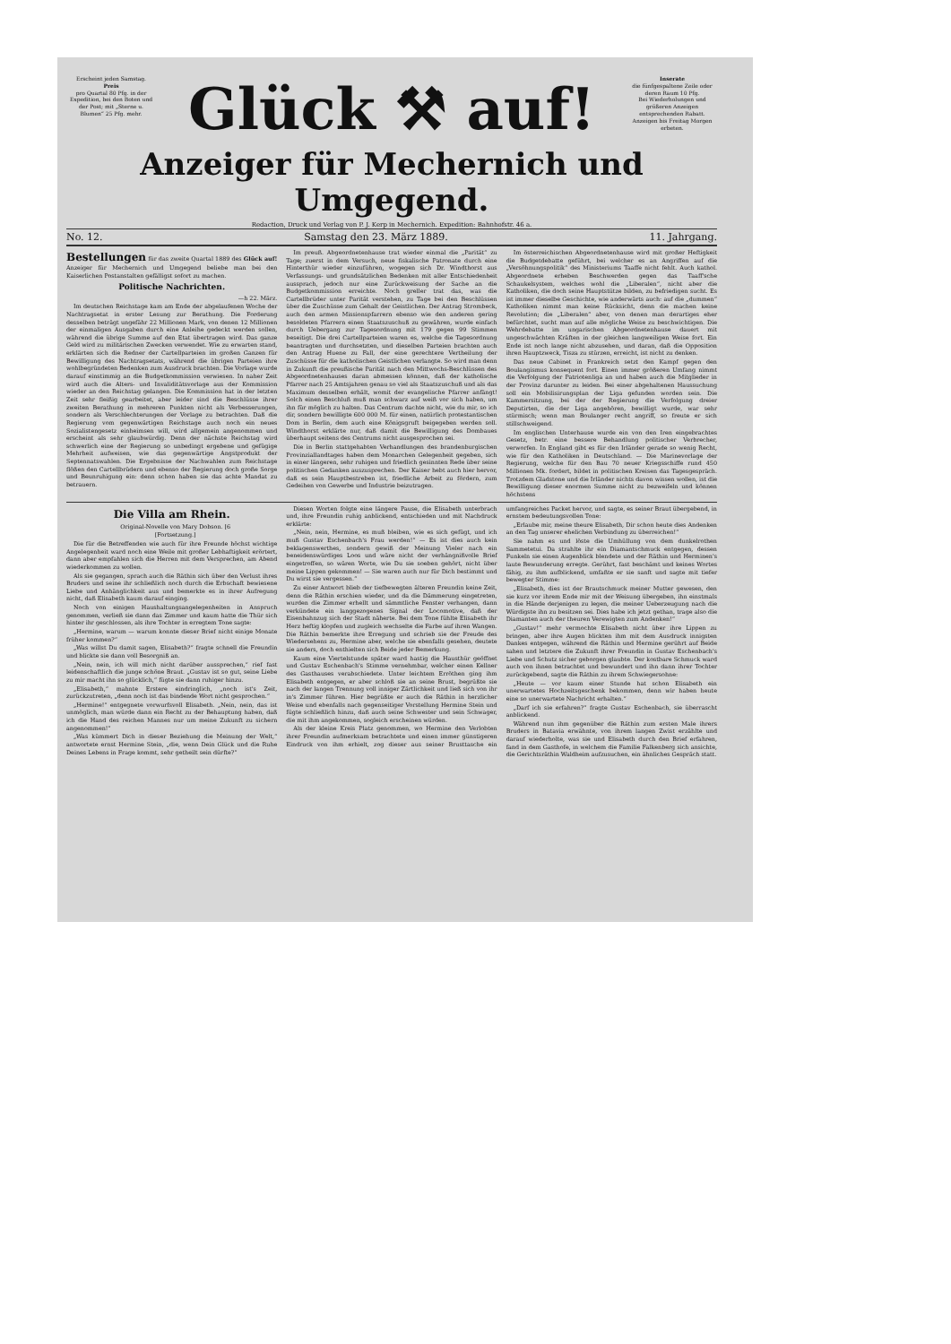Erscheint jeden Samstag.
Preis
pro Quartal 80 Pfg. in der Expedition, bei den Boten und der Post; mit „Sterne u. Blumen“ 25 Pfg. mehr.
Glück ⚒ auf!
Inserate
die fünfgespaltene Zeile oder deren Raum 10 Pfg.
Bei Wiederholungen und größeren Anzeigen entsprechenden Rabatt. Anzeigen bis Freitag Morgen erbeten.
Anzeiger für Mechernich und Umgegend.
Redaction, Druck und Verlag von P. J. Kerp in Mechernich. Expedition: Bahnhofstr. 46 a.
No. 12. Samstag den 23. März 1889. 11. Jahrgang.
Bestellungen
für das zweite Quartal 1889 des Glück auf! Anzeiger für Mechernich und Umgegend beliebe man bei den Kaiserlichen Postanstalten gefälligst sofort zu machen.
Politische Nachrichten.
—h 22. März.
Im deutschen Reichstage kam am Ende der abgelaufenen Woche der Nachtragsetat in erster Lesung zur Berathung. Die Forderung desselben beträgt ungefähr 22 Millionen Mark, von denen 12 Millionen der einmaligen Ausgaben durch eine Anleihe gedeckt werden sollen, während die übrige Summe auf den Etat übertragen wird. Das ganze Geld wird zu militärischen Zwecken verwendet. Wie zu erwarten stand, erklärten sich die Redner der Cartellparteien im großen Ganzen für Bewilligung des Nachtragsetats, während die übrigen Parteien ihre wohlbegründeten Bedenken zum Ausdruck brachten. Die Vorlage wurde darauf einstimmig an die Budgetkommission verwiesen. In naher Zeit wird auch die Alters- und Invaliditätsvorlage aus der Kommission wieder an den Reichstag gelangen. Die Kommission hat in der letzten Zeit sehr fleißig gearbeitet, aber leider sind die Beschlüsse ihrer zweiten Berathung in mehreren Punkten nicht als Verbesserungen, sondern als Verschlechterungen der Vorlage zu betrachten. Daß die Regierung vom gegenwärtigen Reichstage auch noch ein neues Sozialistengesetz einheimsen will, wird allgemein angenommen und erscheint als sehr glaubwürdig. Denn der nächste Reichstag wird schwerlich eine der Regierung so unbedingt ergebene und gefügige Mehrheit aufweisen, wie das gegenwärtige Angstprodukt der Septennatswahlen. Die Ergebnisse der Nachwahlen zum Reichstage flößen den Cartellbrüdern und ebenso der Regierung doch große Sorge und Beunruhigung ein: denn schon haben sie das achte Mandat zu betrauern.
Im preuß. Abgeordnetenhause trat wieder einmal die „Parität“ zu Tage; zuerst in dem Versuch, neue fiskalische Patronate durch eine Hinterthür wieder einzuführen, wogegen sich Dr. Windthorst aus Verfassungs- und grundsätzlichen Bedenken mit aller Entschiedenheit aussprach, jedoch nur eine Zurückweisung der Sache an die Budgetkommission erreichte. Noch greller trat das, was die Cartellbrüder unter Parität verstehen, zu Tage bei den Beschlüssen über die Zuschüsse zum Gehalt der Geistlichen. Der Antrag Strombeck, auch den armen Missionspfarrern ebenso wie den anderen gering besoldeten Pfarrern einen Staatszuschuß zu gewähren, wurde einfach durch Uebergang zur Tagesordnung mit 179 gegen 99 Stimmen beseitigt. Die drei Cartellparteien waren es, welche die Tagesordnung beantragten und durchsetzten, und dieselben Parteien brachten auch den Antrag Huene zu Fall, der eine gerechtere Vertheilung der Zuschüsse für die katholischen Geistlichen verlangte. So wird man denn in Zukunft die preußische Parität nach den Mittwochs-Beschlüssen des Abgeordnetenhauses daran abmessen können, daß der katholische Pfarrer nach 25 Amtsjahren genau so viel als Staatszuschuß und als das Maximum desselben erhält, womit der evangelische Pfarrer anfängt! Solch einen Beschluß muß man schwarz auf weiß vor sich haben, um ihn für möglich zu halten. Das Centrum dachte nicht, wie du mir, so ich dir, sondern bewilligte 600 000 M. für einen, natürlich protestantischen Dom in Berlin, dem auch eine Königsgruft beigegeben werden soll. Windthorst erklärte nur, daß damit die Bewilligung des Dombaues überhaupt seitens des Centrums nicht ausgesprochen sei.
Die in Berlin stattgehabten Verhandlungen des brandenburgischen Provinziallandtages haben dem Monarchen Gelegenheit gegeben, sich in einer längeren, sehr ruhigen und friedlich gesinnten Rede über seine politischen Gedanken auszusprechen. Der Kaiser hebt auch hier hervor, daß es sein Hauptbestreben ist, friedliche Arbeit zu fördern, zum Gedeihen von Gewerbe und Industrie beizutragen.
Im österreichischen Abgeordnetenhause wird mit großer Heftigkeit die Budgetdebatte geführt, bei welcher es an Angriffen auf die „Versöhnungspolitik“ des Ministeriums Taaffe nicht fehlt. Auch kathol. Abgeordnete erheben Beschwerden gegen das Taaff'sche Schaukelsystem, welches wohl die „Liberalen“, nicht aber die Katholiken, die doch seine Hauptstütze bilden, zu befriedigen sucht. Es ist immer dieselbe Geschichte, wie anderwärts auch: auf die „dummen“ Katholiken nimmt man keine Rücksicht, denn die machen keine Revolution; die „Liberalen“ aber, von denen man derartiges eher befürchtet, sucht man auf alle mögliche Weise zu beschwichtigen. Die Wehrdebatte im ungarischen Abgeordnetenhause dauert mit ungeschwächten Kräften in der gleichen langweiligen Weise fort. Ein Ende ist noch lange nicht abzusehen, und daran, daß die Opposition ihren Hauptzweck, Tisza zu stürzen, erreicht, ist nicht zu denken.
Das neue Cabinet in Frankreich setzt den Kampf gegen den Boulangismus konsequent fort. Einen immer größeren Umfang nimmt die Verfolgung der Patriotenliga an und haben auch die Mitglieder in der Provinz darunter zu leiden. Bei einer abgehaltenen Haussuchung soll ein Mobilisirungsplan der Liga gefunden worden sein. Die Kammersitzung, bei der der Regierung die Verfolgung dreier Deputirten, die der Liga angehören, bewilligt wurde, war sehr stürmisch; wenn man Boulanger recht angriff, so freute er sich stillschweigend.
Im englischen Unterhause wurde ein von den Iren eingebrachtes Gesetz, betr. eine bessere Behandlung politischer Verbrecher, verworfen. In England gibt es für den Irländer gerade so wenig Recht, wie für den Katholiken in Deutschland. — Die Marinevorlage der Regierung, welche für den Bau 70 neuer Kriegsschiffe rund 450 Millionen Mk. fordert, bildet in politischen Kreisen das Tagesgespräch. Trotzdem Gladstone und die Irländer nichts davon wissen wollen, ist die Bewilligung dieser enormen Summe nicht zu bezweifeln und können höchstens
Die Villa am Rhein.
Original-Novelle von Mary Dobson. [6
[Fortsetzung.]
Die für die Betreffenden wie auch für ihre Freunde höchst wichtige Angelegenheit ward noch eine Weile mit großer Lebhaftigkeit erörtert, dann aber empfahlen sich die Herren mit dem Versprechen, am Abend wiederkommen zu wollen.
Als sie gegangen, sprach auch die Räthin sich über den Verlust ihres Bruders und seine ihr schließlich noch durch die Erbschaft bewiesene Liebe und Anhänglichkeit aus und bemerkte es in ihrer Aufregung nicht, daß Elisabeth kaum darauf einging.
Noch von einigen Haushaltungsangelegenheiten in Anspruch genommen, verließ sie dann das Zimmer und kaum hatte die Thür sich hinter ihr geschlossen, als ihre Tochter in erregtem Tone sagte:
„Hermine, warum — warum konnte dieser Brief nicht einige Monate früher kommen?“
„Was willst Du damit sagen, Elisabeth?“ fragte schnell die Freundin und blickte sie dann voll Besorgniß an.
„Nein, nein, ich will mich nicht darüber aussprechen,“ rief fast leidenschaftlich die junge schöne Braut. „Gustav ist so gut, seine Liebe zu mir macht ihn so glücklich,“ fügte sie dann ruhiger hinzu.
„Elisabeth,“ mahnte Erstere eindringlich, „noch ist's Zeit, zurückzutreten, „denn noch ist das bindende Wort nicht gesprochen.“
„Hermine!“ entgegnete vorwurfsvoll Elisabeth. „Nein, nein, das ist unmöglich, man würde dann ein Recht zu der Behauptung haben, daß ich die Hand des reichen Mannes nur um meine Zukunft zu sichern angenommen!“
„Was kümmert Dich in dieser Beziehung die Meinung der Welt,“ antwortete ernst Hermine Stein, „die, wenn Dein Glück und die Ruhe Deines Lebens in Frage kommt, sehr getheilt sein dürfte?“
Diesen Worten folgte eine längere Pause, die Elisabeth unterbrach und, ihre Freundin ruhig anblickend, entschieden und mit Nachdruck erklärte:
„Nein, nein, Hermine, es muß bleiben, wie es sich gefügt, und ich muß Gustav Eschenbach's Frau werden!“ — Es ist dies auch kein beklagenswerthes, sondern gewiß der Meinung Vieler nach ein beneidenswürdiges Loos und wäre nicht der verhängnißvolle Brief eingetroffen, so wären Worte, wie Du sie soeben gehört, nicht über meine Lippen gekommen! — Sie waren auch nur für Dich bestimmt und Du wirst sie vergessen.“
Zu einer Antwort blieb der tiefbewegten älteren Freundin keine Zeit, denn die Räthin erschien wieder, und da die Dämmerung eingetreten, wurden die Zimmer erhellt und sämmtliche Fenster verhangen, dann verkündete ein langgezogenes Signal der Locomotive, daß der Eisenbahnzug sich der Stadt näherte. Bei dem Tone fühlte Elisabeth ihr Herz heftig klopfen und zugleich wechselte die Farbe auf ihren Wangen. Die Räthin bemerkte ihre Erregung und schrieb sie der Freude des Wiedersehens zu, Hermine aber, welche sie ebenfalls gesehen, deutete sie anders, doch enthielten sich Beide jeder Bemerkung.
Kaum eine Viertelstunde später ward hastig die Hausthür geöffnet und Gustav Eschenbach's Stimme vernehmbar, welcher einen Kellner des Gasthauses verabschiedete. Unter leichtem Erröthen ging ihm Elisabeth entgegen, er aber schloß sie an seine Brust, begrüßte sie nach der langen Trennung voll inniger Zärtlichkeit und ließ sich von ihr in's Zimmer führen. Hier begrüßte er auch die Räthin in herzlicher Weise und ebenfalls nach gegenseitiger Vorstellung Hermine Stein und fügte schließlich hinzu, daß auch seine Schwester und sein Schwager, die mit ihm angekommen, sogleich erscheinen würden.
Als der kleine Kreis Platz genommen, wo Hermine den Verlobten ihrer Freundin aufmerksam betrachtete und einen immer günstigeren Eindruck von ihm erhielt, zog dieser aus seiner Brusttasche ein umfangreiches Packet hervor, und sagte, es seiner Braut übergebend, in ernstem bedeutungsvollen Tone:
„Erlaube mir, meine theure Elisabeth, Dir schon heute dies Andenken an den Tag unserer ehelichen Verbindung zu überreichen!“
Sie nahm es und löste die Umhüllung von dem dunkelrothen Sammetetui. Da strahlte ihr ein Diamantschmuck entgegen, dessen Funkeln sie einen Augenblick blendete und der Räthin und Herminen's laute Bewunderung erregte. Gerührt, fast beschämt und keines Wortes fähig, zu ihm aufblickend, umfaßte er sie sanft und sagte mit tiefer bewegter Stimme:
„Elisabeth, dies ist der Brautschmuck meiner Mutter gewesen, den sie kurz vor ihrem Ende mir mit der Weisung übergeben, ihn einstmals in die Hände derjenigen zu legen, die meiner Ueberzeugung nach die Würdigste ihn zu besitzen sei. Dies habe ich jetzt gethan, trage also die Diamanten auch der theuren Verewigten zum Andenken!“
„Gustav!“ mehr vermochte Elisabeth nicht über ihre Lippen zu bringen, aber ihre Augen blickten ihm mit dem Ausdruck innigsten Dankes entgegen, während die Räthin und Hermine gerührt auf Beide sahen und letztere die Zukunft ihrer Freundin in Gustav Eschenbach's Liebe und Schutz sicher geborgen glaubte. Der kostbare Schmuck ward auch von ihnen betrachtet und bewundert und ihn dann ihrer Tochter zurückgebend, sagte die Räthin zu ihrem Schwiegersohne:
„Heute — vor kaum einer Stunde hat schon Elisabeth ein unerwartetes Hochzeitsgeschenk bekommen, denn wir haben heute eine so unerwartete Nachricht erhalten.“
„Darf ich sie erfahren?“ fragte Gustav Eschenbach, sie überrascht anblickend.
Während nun ihm gegenüber die Räthin zum ersten Male ihrers Bruders in Batavia erwähnte, von ihrem langen Zwist erzählte und darauf wiederholte, was sie und Elisabeth durch den Brief erfahren, fand in dem Gasthofe, in welchem die Familie Falkenberg sich ansichte, die Gerichtsräthin Waldheim aufzusuchen, ein ähnliches Gespräch statt.